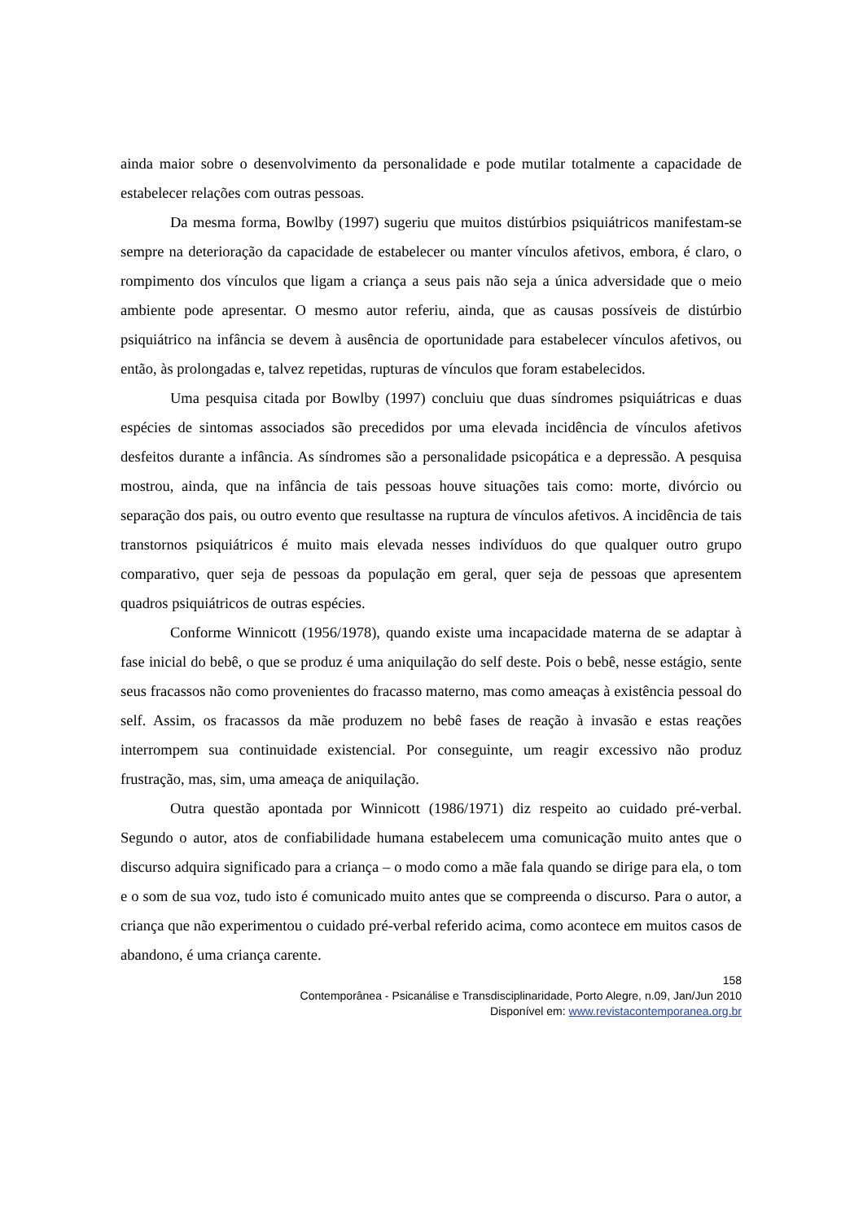ainda maior sobre o desenvolvimento da personalidade e pode mutilar totalmente a capacidade de estabelecer relações com outras pessoas.
Da mesma forma, Bowlby (1997) sugeriu que muitos distúrbios psiquiátricos manifestam-se sempre na deterioração da capacidade de estabelecer ou manter vínculos afetivos, embora, é claro, o rompimento dos vínculos que ligam a criança a seus pais não seja a única adversidade que o meio ambiente pode apresentar. O mesmo autor referiu, ainda, que as causas possíveis de distúrbio psiquiátrico na infância se devem à ausência de oportunidade para estabelecer vínculos afetivos, ou então, às prolongadas e, talvez repetidas, rupturas de vínculos que foram estabelecidos.
Uma pesquisa citada por Bowlby (1997) concluiu que duas síndromes psiquiátricas e duas espécies de sintomas associados são precedidos por uma elevada incidência de vínculos afetivos desfeitos durante a infância. As síndromes são a personalidade psicopática e a depressão. A pesquisa mostrou, ainda, que na infância de tais pessoas houve situações tais como: morte, divórcio ou separação dos pais, ou outro evento que resultasse na ruptura de vínculos afetivos. A incidência de tais transtornos psiquiátricos é muito mais elevada nesses indivíduos do que qualquer outro grupo comparativo, quer seja de pessoas da população em geral, quer seja de pessoas que apresentem quadros psiquiátricos de outras espécies.
Conforme Winnicott (1956/1978), quando existe uma incapacidade materna de se adaptar à fase inicial do bebê, o que se produz é uma aniquilação do self deste. Pois o bebê, nesse estágio, sente seus fracassos não como provenientes do fracasso materno, mas como ameaças à existência pessoal do self. Assim, os fracassos da mãe produzem no bebê fases de reação à invasão e estas reações interrompem sua continuidade existencial. Por conseguinte, um reagir excessivo não produz frustração, mas, sim, uma ameaça de aniquilação.
Outra questão apontada por Winnicott (1986/1971) diz respeito ao cuidado pré-verbal. Segundo o autor, atos de confiabilidade humana estabelecem uma comunicação muito antes que o discurso adquira significado para a criança – o modo como a mãe fala quando se dirige para ela, o tom e o som de sua voz, tudo isto é comunicado muito antes que se compreenda o discurso. Para o autor, a criança que não experimentou o cuidado pré-verbal referido acima, como acontece em muitos casos de abandono, é uma criança carente.
158
Contemporânea - Psicanálise e Transdisciplinaridade, Porto Alegre, n.09, Jan/Jun 2010
Disponível em: www.revistacontemporanea.org.br